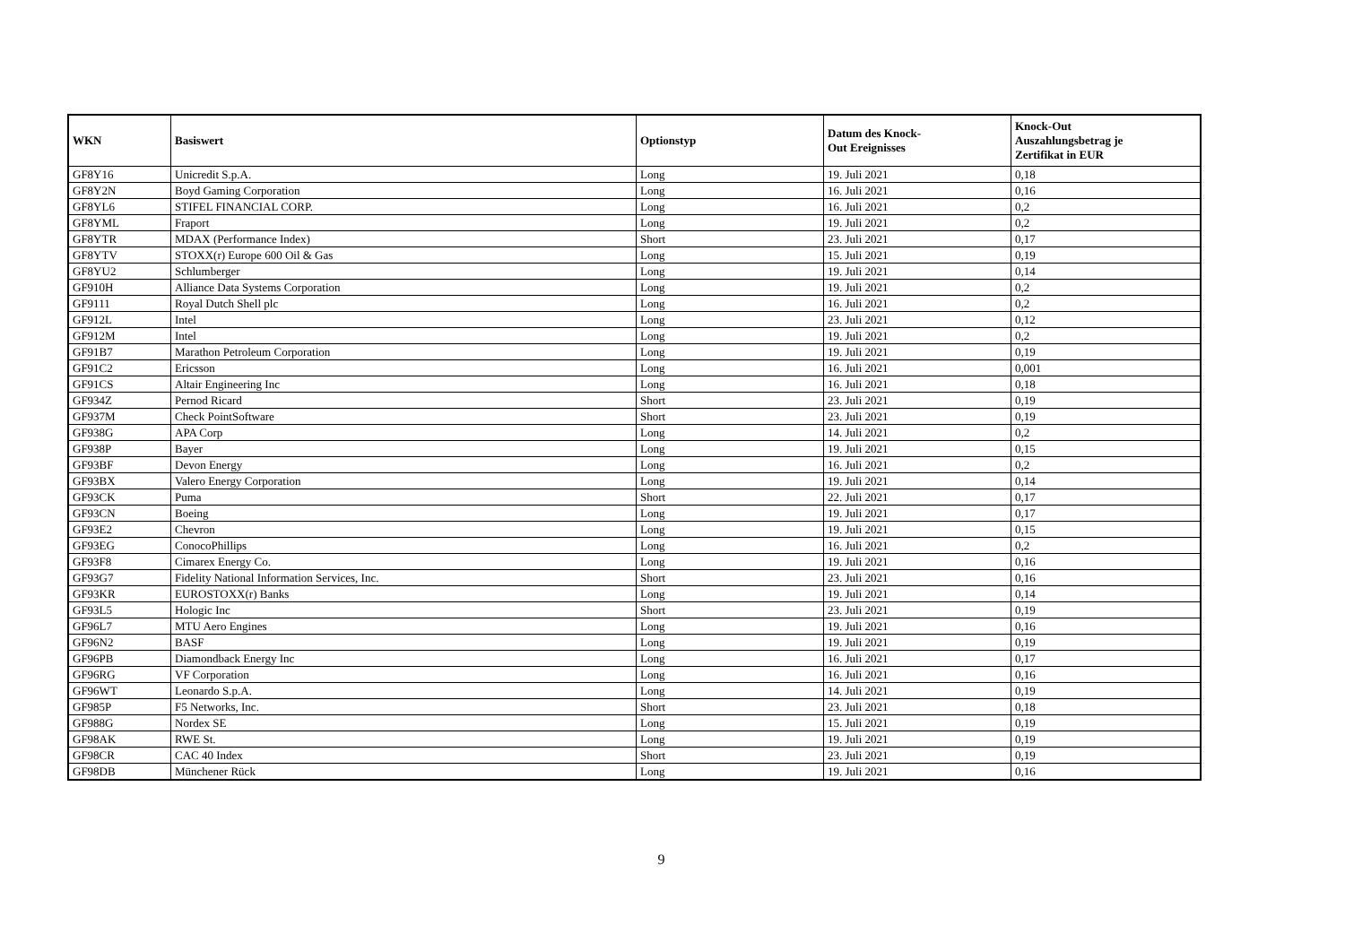| WKN | Basiswert | Optionstyp | Datum des Knock- Out Ereignisses | Knock-Out Auszahlungsbetrag je Zertifikat in EUR |
| --- | --- | --- | --- | --- |
| GF8Y16 | Unicredit S.p.A. | Long | 19. Juli 2021 | 0,18 |
| GF8Y2N | Boyd Gaming Corporation | Long | 16. Juli 2021 | 0,16 |
| GF8YL6 | STIFEL FINANCIAL CORP. | Long | 16. Juli 2021 | 0,2 |
| GF8YML | Fraport | Long | 19. Juli 2021 | 0,2 |
| GF8YTR | MDAX (Performance Index) | Short | 23. Juli 2021 | 0,17 |
| GF8YTV | STOXX(r) Europe 600 Oil & Gas | Long | 15. Juli 2021 | 0,19 |
| GF8YU2 | Schlumberger | Long | 19. Juli 2021 | 0,14 |
| GF910H | Alliance Data Systems Corporation | Long | 19. Juli 2021 | 0,2 |
| GF9111 | Royal Dutch Shell plc | Long | 16. Juli 2021 | 0,2 |
| GF912L | Intel | Long | 23. Juli 2021 | 0,12 |
| GF912M | Intel | Long | 19. Juli 2021 | 0,2 |
| GF91B7 | Marathon Petroleum Corporation | Long | 19. Juli 2021 | 0,19 |
| GF91C2 | Ericsson | Long | 16. Juli 2021 | 0,001 |
| GF91CS | Altair Engineering Inc | Long | 16. Juli 2021 | 0,18 |
| GF934Z | Pernod Ricard | Short | 23. Juli 2021 | 0,19 |
| GF937M | Check PointSoftware | Short | 23. Juli 2021 | 0,19 |
| GF938G | APA Corp | Long | 14. Juli 2021 | 0,2 |
| GF938P | Bayer | Long | 19. Juli 2021 | 0,15 |
| GF93BF | Devon Energy | Long | 16. Juli 2021 | 0,2 |
| GF93BX | Valero Energy Corporation | Long | 19. Juli 2021 | 0,14 |
| GF93CK | Puma | Short | 22. Juli 2021 | 0,17 |
| GF93CN | Boeing | Long | 19. Juli 2021 | 0,17 |
| GF93E2 | Chevron | Long | 19. Juli 2021 | 0,15 |
| GF93EG | ConocoPhillips | Long | 16. Juli 2021 | 0,2 |
| GF93F8 | Cimarex Energy Co. | Long | 19. Juli 2021 | 0,16 |
| GF93G7 | Fidelity National Information Services, Inc. | Short | 23. Juli 2021 | 0,16 |
| GF93KR | EUROSTOXX(r) Banks | Long | 19. Juli 2021 | 0,14 |
| GF93L5 | Hologic Inc | Short | 23. Juli 2021 | 0,19 |
| GF96L7 | MTU Aero Engines | Long | 19. Juli 2021 | 0,16 |
| GF96N2 | BASF | Long | 19. Juli 2021 | 0,19 |
| GF96PB | Diamondback Energy Inc | Long | 16. Juli 2021 | 0,17 |
| GF96RG | VF Corporation | Long | 16. Juli 2021 | 0,16 |
| GF96WT | Leonardo S.p.A. | Long | 14. Juli 2021 | 0,19 |
| GF985P | F5 Networks, Inc. | Short | 23. Juli 2021 | 0,18 |
| GF988G | Nordex SE | Long | 15. Juli 2021 | 0,19 |
| GF98AK | RWE St. | Long | 19. Juli 2021 | 0,19 |
| GF98CR | CAC 40 Index | Short | 23. Juli 2021 | 0,19 |
| GF98DB | Münchener Rück | Long | 19. Juli 2021 | 0,16 |
9